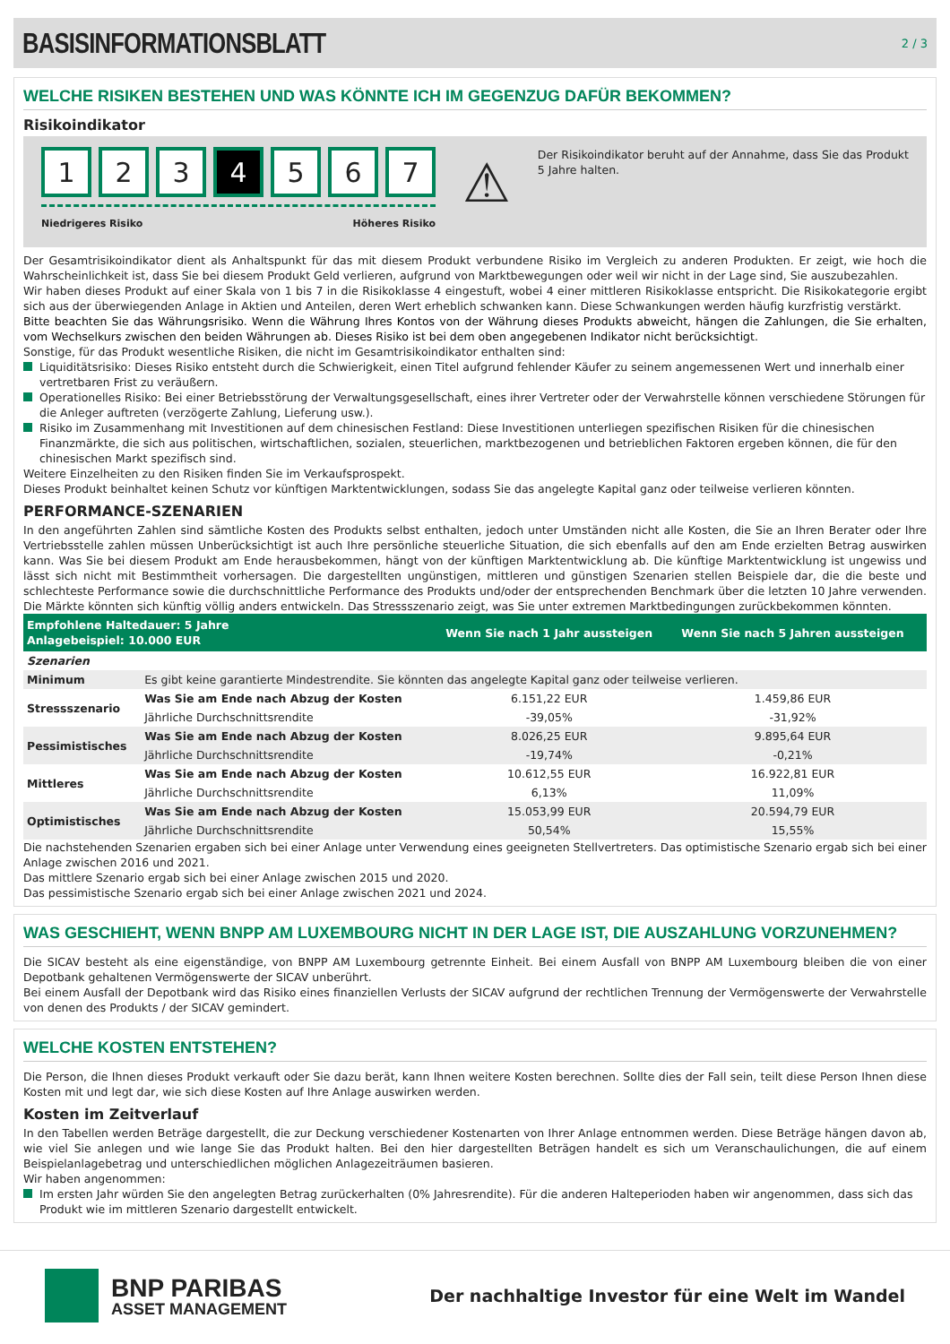BASISINFORMATIONSBLATT
2 / 3
WELCHE RISIKEN BESTEHEN UND WAS KÖNNTE ICH IM GEGENZUG DAFÜR BEKOMMEN?
Risikoindikator
1 2 3 4 5 6 7
Niedrigeres Risiko Höheres Risiko
⚠
Der Risikoindikator beruht auf der Annahme, dass Sie das Produkt 5 Jahre halten.
Der Gesamtrisikoindikator dient als Anhaltspunkt für das mit diesem Produkt verbundene Risiko im Vergleich zu anderen Produkten. Er zeigt, wie hoch die Wahrscheinlichkeit ist, dass Sie bei diesem Produkt Geld verlieren, aufgrund von Marktbewegungen oder weil wir nicht in der Lage sind, Sie auszubezahlen.
Wir haben dieses Produkt auf einer Skala von 1 bis 7 in die Risikoklasse 4 eingestuft, wobei 4 einer mittleren Risikoklasse entspricht. Die Risikokategorie ergibt sich aus der überwiegenden Anlage in Aktien und Anteilen, deren Wert erheblich schwanken kann. Diese Schwankungen werden häufig kurzfristig verstärkt.
Bitte beachten Sie das Währungsrisiko. Wenn die Währung Ihres Kontos von der Währung dieses Produkts abweicht, hängen die Zahlungen, die Sie erhalten, vom Wechselkurs zwischen den beiden Währungen ab. Dieses Risiko ist bei dem oben angegebenen Indikator nicht berücksichtigt.
Sonstige, für das Produkt wesentliche Risiken, die nicht im Gesamtrisikoindikator enthalten sind:
Liquiditätsrisiko: Dieses Risiko entsteht durch die Schwierigkeit, einen Titel aufgrund fehlender Käufer zu seinem angemessenen Wert und innerhalb einer vertretbaren Frist zu veräußern.
Operationelles Risiko: Bei einer Betriebsstörung der Verwaltungsgesellschaft, eines ihrer Vertreter oder der Verwahrstelle können verschiedene Störungen für die Anleger auftreten (verzögerte Zahlung, Lieferung usw.).
Risiko im Zusammenhang mit Investitionen auf dem chinesischen Festland: Diese Investitionen unterliegen spezifischen Risiken für die chinesischen Finanzmärkte, die sich aus politischen, wirtschaftlichen, sozialen, steuerlichen, marktbezogenen und betrieblichen Faktoren ergeben können, die für den chinesischen Markt spezifisch sind.
Weitere Einzelheiten zu den Risiken finden Sie im Verkaufsprospekt.
Dieses Produkt beinhaltet keinen Schutz vor künftigen Marktentwicklungen, sodass Sie das angelegte Kapital ganz oder teilweise verlieren könnten.
PERFORMANCE-SZENARIEN
In den angeführten Zahlen sind sämtliche Kosten des Produkts selbst enthalten, jedoch unter Umständen nicht alle Kosten, die Sie an Ihren Berater oder Ihre Vertriebsstelle zahlen müssen Unberücksichtigt ist auch Ihre persönliche steuerliche Situation, die sich ebenfalls auf den am Ende erzielten Betrag auswirken kann. Was Sie bei diesem Produkt am Ende herausbekommen, hängt von der künftigen Marktentwicklung ab. Die künftige Marktentwicklung ist ungewiss und lässt sich nicht mit Bestimmtheit vorhersagen. Die dargestellten ungünstigen, mittleren und günstigen Szenarien stellen Beispiele dar, die die beste und schlechteste Performance sowie die durchschnittliche Performance des Produkts und/oder der entsprechenden Benchmark über die letzten 10 Jahre verwenden. Die Märkte könnten sich künftig völlig anders entwickeln. Das Stressszenario zeigt, was Sie unter extremen Marktbedingungen zurückbekommen könnten.
| Empfohlene Haltedauer: 5 Jahre Anlagebeispiel: 10.000 EUR | | Wenn Sie nach 1 Jahr aussteigen | Wenn Sie nach 5 Jahren aussteigen | |
| --- | --- | --- | --- | --- |
| Szenarien | | | | |
| Minimum | Es gibt keine garantierte Mindestrendite. Sie könnten das angelegte Kapital ganz oder teilweise verlieren. | | | |
| Stressszenario | Was Sie am Ende nach Abzug der Kosten | 6.151,22 EUR | 1.459,86 EUR | |
| | Jährliche Durchschnittsrendite | -39,05% | -31,92% | |
| Pessimistisches | Was Sie am Ende nach Abzug der Kosten | 8.026,25 EUR | 9.895,64 EUR | |
| | Jährliche Durchschnittsrendite | -19,74% | -0,21% | |
| Mittleres | Was Sie am Ende nach Abzug der Kosten | 10.612,55 EUR | 16.922,81 EUR | |
| | Jährliche Durchschnittsrendite | 6,13% | 11,09% | |
| Optimistisches | Was Sie am Ende nach Abzug der Kosten | 15.053,99 EUR | 20.594,79 EUR | |
| | Jährliche Durchschnittsrendite | 50,54% | 15,55% | |
Die nachstehenden Szenarien ergaben sich bei einer Anlage unter Verwendung eines geeigneten Stellvertreters. Das optimistische Szenario ergab sich bei einer Anlage zwischen 2016 und 2021.
Das mittlere Szenario ergab sich bei einer Anlage zwischen 2015 und 2020.
Das pessimistische Szenario ergab sich bei einer Anlage zwischen 2021 und 2024.
WAS GESCHIEHT, WENN BNPP AM LUXEMBOURG NICHT IN DER LAGE IST, DIE AUSZAHLUNG VORZUNEHMEN?
Die SICAV besteht als eine eigenständige, von BNPP AM Luxembourg getrennte Einheit. Bei einem Ausfall von BNPP AM Luxembourg bleiben die von einer Depotbank gehaltenen Vermögenswerte der SICAV unberührt.
Bei einem Ausfall der Depotbank wird das Risiko eines finanziellen Verlusts der SICAV aufgrund der rechtlichen Trennung der Vermögenswerte der Verwahrstelle von denen des Produkts / der SICAV gemindert.
WELCHE KOSTEN ENTSTEHEN?
Die Person, die Ihnen dieses Produkt verkauft oder Sie dazu berät, kann Ihnen weitere Kosten berechnen. Sollte dies der Fall sein, teilt diese Person Ihnen diese Kosten mit und legt dar, wie sich diese Kosten auf Ihre Anlage auswirken werden.
Kosten im Zeitverlauf
In den Tabellen werden Beträge dargestellt, die zur Deckung verschiedener Kostenarten von Ihrer Anlage entnommen werden. Diese Beträge hängen davon ab, wie viel Sie anlegen und wie lange Sie das Produkt halten. Bei den hier dargestellten Beträgen handelt es sich um Veranschaulichungen, die auf einem Beispielanlagebetrag und unterschiedlichen möglichen Anlagezeiträumen basieren.
Wir haben angenommen:
Im ersten Jahr würden Sie den angelegten Betrag zurückerhalten (0% Jahresrendite). Für die anderen Halteperioden haben wir angenommen, dass sich das Produkt wie im mittleren Szenario dargestellt entwickelt.
BNP PARIBAS
ASSET MANAGEMENT
Der nachhaltige Investor für eine Welt im Wandel